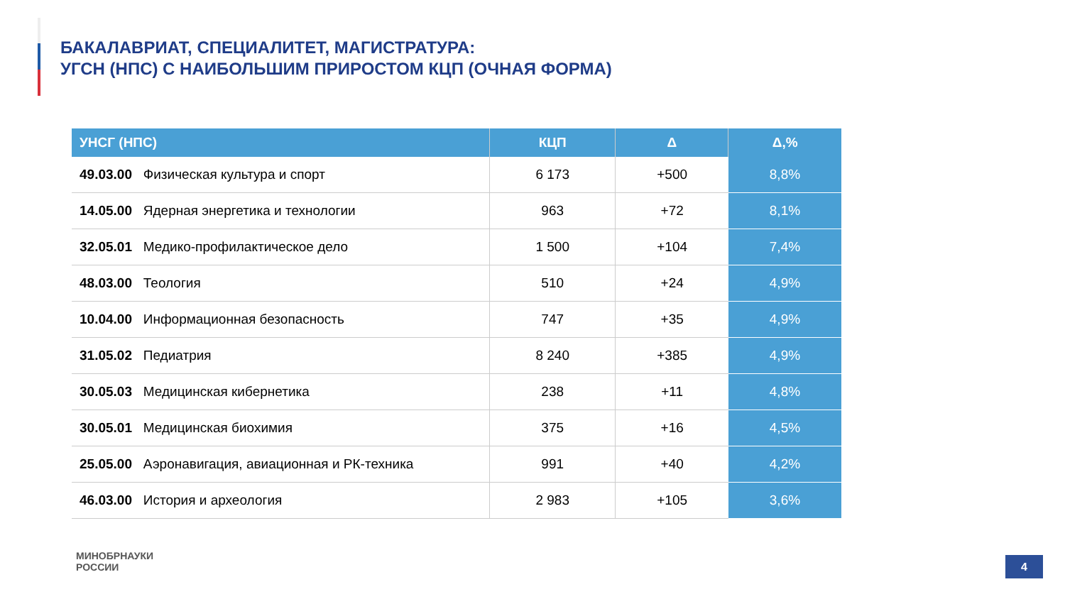БАКАЛАВРИАТ, СПЕЦИАЛИТЕТ, МАГИСТРАТУРА:
УГСН (НПС) С НАИБОЛЬШИМ ПРИРОСТОМ КЦП (ОЧНАЯ ФОРМА)
| УНСГ (НПС) | КЦП | Δ | Δ,% |
| --- | --- | --- | --- |
| 49.03.00 Физическая культура и спорт | 6 173 | +500 | 8,8% |
| 14.05.00 Ядерная энергетика и технологии | 963 | +72 | 8,1% |
| 32.05.01 Медико-профилактическое дело | 1 500 | +104 | 7,4% |
| 48.03.00 Теология | 510 | +24 | 4,9% |
| 10.04.00 Информационная безопасность | 747 | +35 | 4,9% |
| 31.05.02 Педиатрия | 8 240 | +385 | 4,9% |
| 30.05.03 Медицинская кибернетика | 238 | +11 | 4,8% |
| 30.05.01 Медицинская биохимия | 375 | +16 | 4,5% |
| 25.05.00 Аэронавигация, авиационная и РК-техника | 991 | +40 | 4,2% |
| 46.03.00 История и археология | 2 983 | +105 | 3,6% |
МИНОБРНАУКИ
РОССИИ
4